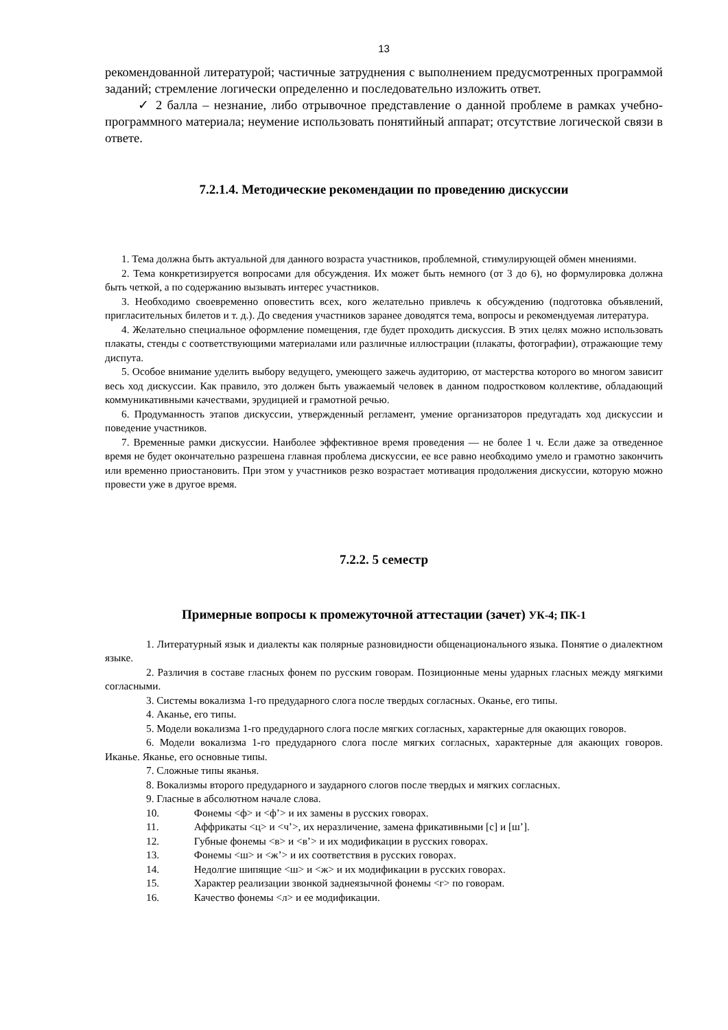13
рекомендованной литературой; частичные затруднения с выполнением предусмотренных программой заданий; стремление логически определенно и последовательно изложить ответ.
✓ 2 балла – незнание, либо отрывочное представление о данной проблеме в рамках учебно-программного материала; неумение использовать понятийный аппарат; отсутствие логической связи в ответе.
7.2.1.4. Методические рекомендации по проведению дискуссии
1. Тема должна быть актуальной для данного возраста участников, проблемной, стимулирующей обмен мнениями.
2. Тема конкретизируется вопросами для обсуждения. Их может быть немного (от 3 до 6), но формулировка должна быть четкой, а по содержанию вызывать интерес участников.
3. Необходимо своевременно оповестить всех, кого желательно привлечь к обсуждению (подготовка объявлений, пригласительных билетов и т. д.). До сведения участников заранее доводятся тема, вопросы и рекомендуемая литература.
4. Желательно специальное оформление помещения, где будет проходить дискуссия. В этих целях можно использовать плакаты, стенды с соответствующими материалами или различные иллюстрации (плакаты, фотографии), отражающие тему диспута.
5. Особое внимание уделить выбору ведущего, умеющего зажечь аудиторию, от мастерства которого во многом зависит весь ход дискуссии. Как правило, это должен быть уважаемый человек в данном подростковом коллективе, обладающий коммуникативными качествами, эрудицией и грамотной речью.
6. Продуманность этапов дискуссии, утвержденный регламент, умение организаторов предугадать ход дискуссии и поведение участников.
7. Временные рамки дискуссии. Наиболее эффективное время проведения — не более 1 ч. Если даже за отведенное время не будет окончательно разрешена главная проблема дискуссии, ее все равно необходимо умело и грамотно закончить или временно приостановить. При этом у участников резко возрастает мотивация продолжения дискуссии, которую можно провести уже в другое время.
7.2.2. 5 семестр
Примерные вопросы к промежуточной аттестации (зачет) УК-4; ПК-1
1. Литературный язык и диалекты как полярные разновидности общенационального языка. Понятие о диалектном языке.
2. Различия в составе гласных фонем по русским говорам. Позиционные мены ударных гласных между мягкими согласными.
3. Системы вокализма 1-го предударного слога после твердых согласных. Оканье, его типы.
4. Аканье, его типы.
5. Модели вокализма 1-го предударного слога после мягких согласных, характерные для окающих говоров.
6. Модели вокализма 1-го предударного слога после мягких согласных, характерные для акающих говоров. Иканье. Яканье, его основные типы.
7. Сложные типы яканья.
8. Вокализмы второго предударного и заударного слогов после твердых и мягких согласных.
9. Гласные в абсолютном начале слова.
10. Фонемы <ф> и <ф’> и их замены в русских говорах.
11. Аффрикаты <ц> и <ч’>, их неразличение, замена фрикативными [с] и [ш’].
12. Губные фонемы <в> и <в’> и их модификации в русских говорах.
13. Фонемы <ш> и <ж’> и их соответствия в русских говорах.
14. Недолгие шипящие <ш> и <ж> и их модификации в русских говорах.
15. Характер реализации звонкой заднеязычной фонемы <г> по говорам.
16. Качество фонемы <л> и ее модификации.